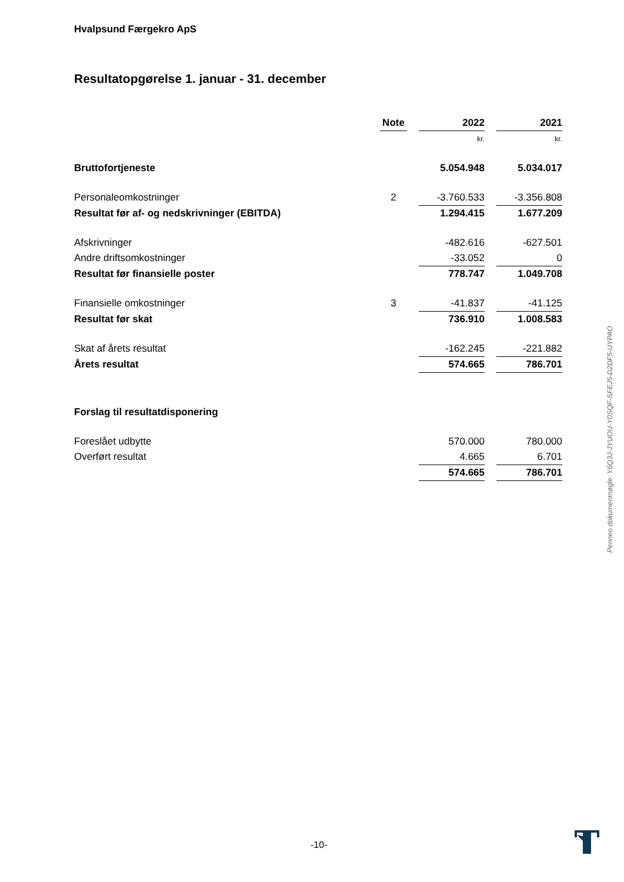Hvalpsund Færgekro ApS
Resultatopgørelse 1. januar - 31. december
| | Note | | 2022 | | 2021 |
| --- | --- | --- | --- | --- | --- |
| | | | kr. | | kr. |
| Bruttofortjeneste | | | 5.054.948 | | 5.034.017 |
| Personaleomkostninger | 2 | | -3.760.533 | | -3.356.808 |
| Resultat før af- og nedskrivninger (EBITDA) | | | 1.294.415 | | 1.677.209 |
| Afskrivninger | | | -482.616 | | -627.501 |
| Andre driftsomkostninger | | | -33.052 | | 0 |
| Resultat før finansielle poster | | | 778.747 | | 1.049.708 |
| Finansielle omkostninger | 3 | | -41.837 | | -41.125 |
| Resultat før skat | | | 736.910 | | 1.008.583 |
| Skat af årets resultat | | | -162.245 | | -221.882 |
| Årets resultat | | | 574.665 | | 786.701 |
| Forslag til resultatdisponering | | | | | |
| Foreslået udbytte | | | 570.000 | | 780.000 |
| Overført resultat | | | 4.665 | | 6.701 |
| | | | 574.665 | | 786.701 |
Penneo dokumentnøgle: Y6Q3J-JYUOU-Y0SQF-SFEJ5-D2DF5-UYPAO
-10-